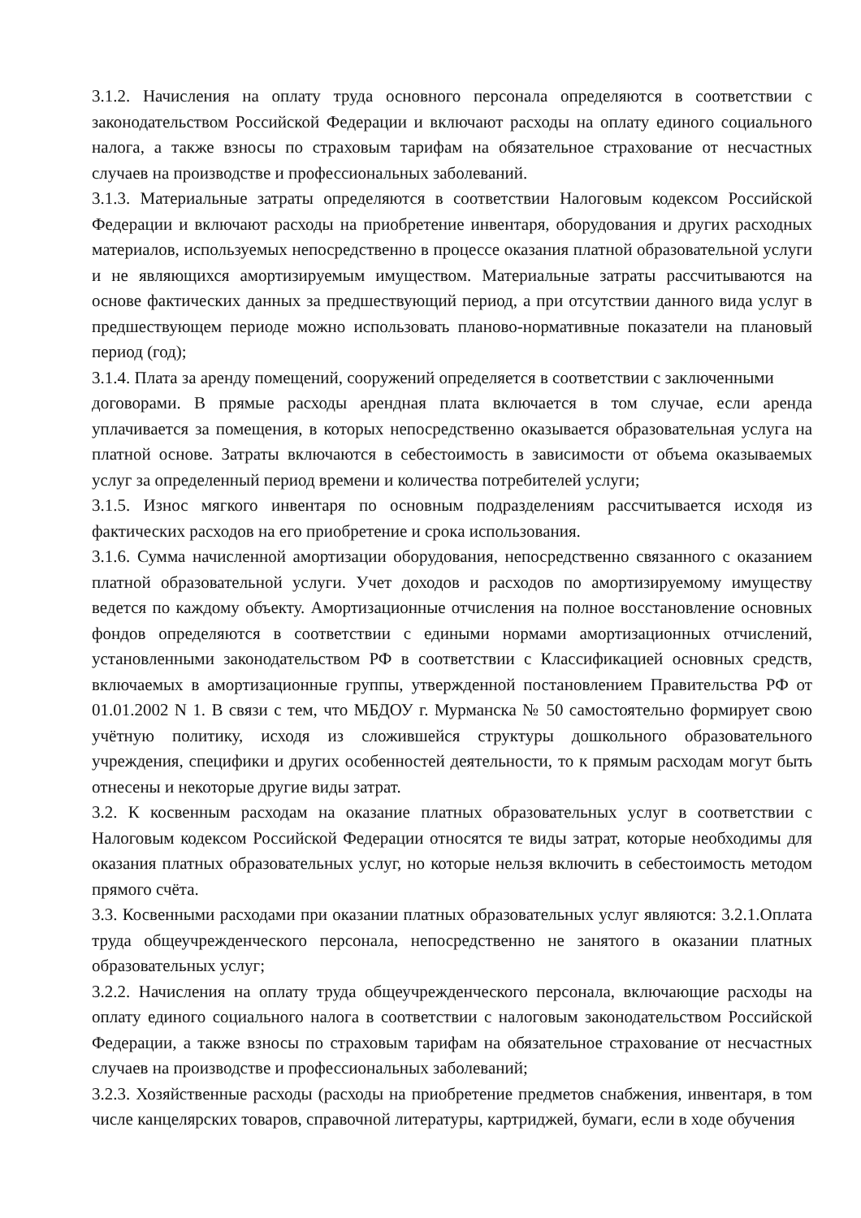3.1.2. Начисления на оплату труда основного персонала определяются в соответствии с законодательством Российской Федерации и включают расходы на оплату единого социального налога, а также взносы по страховым тарифам на обязательное страхование от несчастных случаев на производстве и профессиональных заболеваний.
3.1.3. Материальные затраты определяются в соответствии Налоговым кодексом Российской Федерации и включают расходы на приобретение инвентаря, оборудования и других расходных материалов, используемых непосредственно в процессе оказания платной образовательной услуги и не являющихся амортизируемым имуществом. Материальные затраты рассчитываются на основе фактических данных за предшествующий период, а при отсутствии данного вида услуг в предшествующем периоде можно использовать планово-нормативные показатели на плановый период (год);
3.1.4. Плата за аренду помещений, сооружений определяется в соответствии с заключенными
договорами. В прямые расходы арендная плата включается в том случае, если аренда уплачивается за помещения, в которых непосредственно оказывается образовательная услуга на платной основе. Затраты включаются в себестоимость в зависимости от объема оказываемых услуг за определенный период времени и количества потребителей услуги;
3.1.5. Износ мягкого инвентаря по основным подразделениям рассчитывается исходя из фактических расходов на его приобретение и срока использования.
3.1.6. Сумма начисленной амортизации оборудования, непосредственно связанного с оказанием платной образовательной услуги. Учет доходов и расходов по амортизируемому имуществу ведется по каждому объекту. Амортизационные отчисления на полное восстановление основных фондов определяются в соответствии с едиными нормами амортизационных отчислений, установленными законодательством РФ в соответствии с Классификацией основных средств, включаемых в амортизационные группы, утвержденной постановлением Правительства РФ от 01.01.2002 N 1. В связи с тем, что МБДОУ г. Мурманска № 50 самостоятельно формирует свою учётную политику, исходя из сложившейся структуры дошкольного образовательного учреждения, специфики и других особенностей деятельности, то к прямым расходам могут быть отнесены и некоторые другие виды затрат.
3.2. К косвенным расходам на оказание платных образовательных услуг в соответствии с Налоговым кодексом Российской Федерации относятся те виды затрат, которые необходимы для оказания платных образовательных услуг, но которые нельзя включить в себестоимость методом прямого счёта.
3.3. Косвенными расходами при оказании платных образовательных услуг являются: 3.2.1.Оплата труда общеучрежденческого персонала, непосредственно не занятого в оказании платных образовательных услуг;
3.2.2. Начисления на оплату труда общеучрежденческого персонала, включающие расходы на оплату единого социального налога в соответствии с налоговым законодательством Российской Федерации, а также взносы по страховым тарифам на обязательное страхование от несчастных случаев на производстве и профессиональных заболеваний;
3.2.3. Хозяйственные расходы (расходы на приобретение предметов снабжения, инвентаря, в том числе канцелярских товаров, справочной литературы, картриджей, бумаги, если в ходе обучения